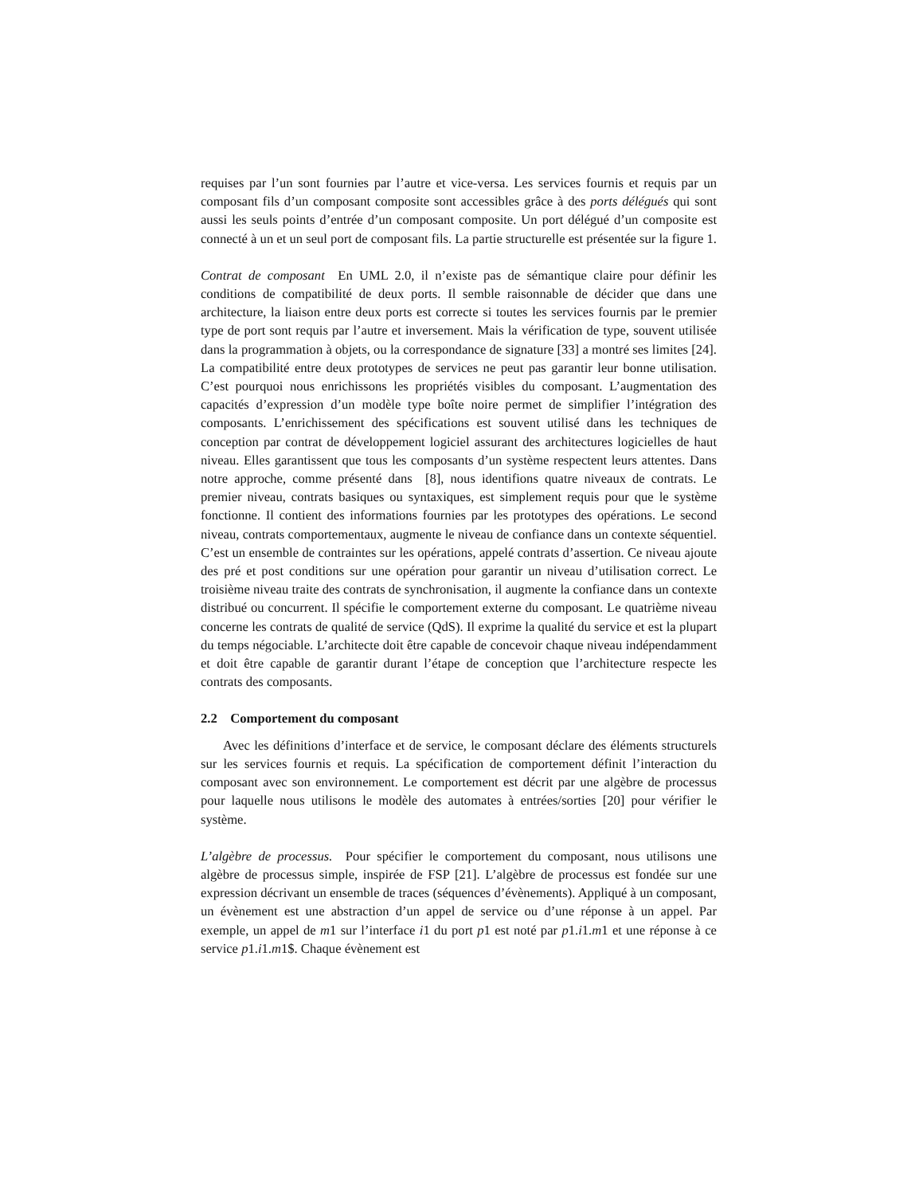requises par l’un sont fournies par l’autre et vice-versa. Les services fournis et requis par un composant fils d’un composant composite sont accessibles grâce à des ports délégués qui sont aussi les seuls points d’entrée d’un composant composite. Un port délégué d’un composite est connecté à un et un seul port de composant fils. La partie structurelle est présentée sur la figure 1.
Contrat de composant En UML 2.0, il n’existe pas de sémantique claire pour définir les conditions de compatibilité de deux ports. Il semble raisonnable de décider que dans une architecture, la liaison entre deux ports est correcte si toutes les services fournis par le premier type de port sont requis par l’autre et inversement. Mais la vérification de type, souvent utilisée dans la programmation à objets, ou la correspondance de signature [33] a montré ses limites [24]. La compatibilité entre deux prototypes de services ne peut pas garantir leur bonne utilisation. C’est pourquoi nous enrichissons les propriétés visibles du composant. L’augmentation des capacités d’expression d’un modèle type boîte noire permet de simplifier l’intégration des composants. L’enrichissement des spécifications est souvent utilisé dans les techniques de conception par contrat de développement logiciel assurant des architectures logicielles de haut niveau. Elles garantissent que tous les composants d’un système respectent leurs attentes. Dans notre approche, comme présenté dans [8], nous identifions quatre niveaux de contrats. Le premier niveau, contrats basiques ou syntaxiques, est simplement requis pour que le système fonctionne. Il contient des informations fournies par les prototypes des opérations. Le second niveau, contrats comportementaux, augmente le niveau de confiance dans un contexte séquentiel. C’est un ensemble de contraintes sur les opérations, appelé contrats d’assertion. Ce niveau ajoute des pré et post conditions sur une opération pour garantir un niveau d’utilisation correct. Le troisième niveau traite des contrats de synchronisation, il augmente la confiance dans un contexte distribué ou concurrent. Il spécifie le comportement externe du composant. Le quatrième niveau concerne les contrats de qualité de service (QdS). Il exprime la qualité du service et est la plupart du temps négociable. L’architecte doit être capable de concevoir chaque niveau indépendamment et doit être capable de garantir durant l’étape de conception que l’architecture respecte les contrats des composants.
2.2 Comportement du composant
Avec les définitions d’interface et de service, le composant déclare des éléments structurels sur les services fournis et requis. La spécification de comportement définit l’interaction du composant avec son environnement. Le comportement est décrit par une algèbre de processus pour laquelle nous utilisons le modèle des automates à entrées/sorties [20] pour vérifier le système.
L’algèbre de processus. Pour spécifier le comportement du composant, nous utilisons une algèbre de processus simple, inspirée de FSP [21]. L’algèbre de processus est fondée sur une expression décrivant un ensemble de traces (séquences d’évènements). Appliqué à un composant, un évènement est une abstraction d’un appel de service ou d’une réponse à un appel. Par exemple, un appel de m1 sur l’interface i1 du port p1 est noté par p1.i1.m1 et une réponse à ce service p1.i1.m1$. Chaque évènement est